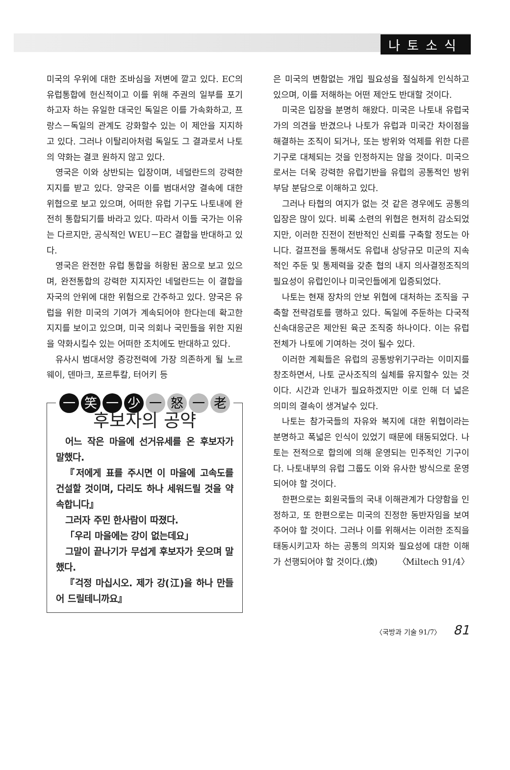나토소식
미국의 우위에 대한 조바심을 저변에 깔고 있다. EC의 유럽통합에 헌신적이고 이를 위해 주권의 일부를 포기하고자 하는 유일한 대국인 독일은 이를 가속화하고, 프랑스－독일의 관계도 강화할수 있는 이 제안을 지지하고 있다. 그러나 이탈리아처럼 독일도 그 결과로서 나토의 약화는 결코 원하지 않고 있다.
영국은 이와 상반되는 입장이며, 네덜란드의 강력한 지지를 받고 있다. 양국은 이를 범대서양 결속에 대한 위협으로 보고 있으며, 어떠한 유럽 기구도 나토내에 완전히 통합되기를 바라고 있다. 따라서 이들 국가는 이유는 다르지만, 공식적인 WEU－EC 결합을 반대하고 있다.
영국은 완전한 유럽 통합을 허황된 꿈으로 보고 있으며, 완전통합의 강력한 지지자인 네덜란드는 이 결합을 자국의 안위에 대한 위험으로 간주하고 있다. 양국은 유럽을 위한 미국의 기여가 계속되어야 한다는데 확고한 지지를 보이고 있으며, 미국 의회나 국민들을 위한 지원을 약화시킬수 있는 어떠한 조치에도 반대하고 있다.
유사시 범대서양 증강전력에 가장 의존하게 될 노르웨이, 덴마크, 포르투칼, 터어키 등
一笑一少 一怒一老
후보자의 공약
어느 작은 마을에 선거유세를 온 후보자가 말했다.
『저에게 표를 주시면 이 마을에 고속도를 건설할 것이며, 다리도 하나 세워드릴 것을 약속합니다』
그러자 주민 한사람이 따졌다.
「우리 마을에는 강이 없는데요」
그말이 끝나기가 무섭게 후보자가 웃으며 말했다.
『걱정 마십시오. 제가 강(江)을 하나 만들어 드릴테니까요』
은 미국의 변함없는 개입 필요성을 절실하게 인식하고 있으며, 이를 저해하는 어떤 제안도 반대할 것이다.
미국은 입장을 분명히 해왔다. 미국은 나토내 유럽국가의 의견을 반겼으나 나토가 유럽과 미국간 차이점을 해결하는 조직이 되거나, 또는 방위와 억제를 위한 다른 기구로 대체되는 것을 인정하지는 않을 것이다. 미국으로서는 더욱 강력한 유럽기반을 유럽의 공통적인 방위부담 분담으로 이해하고 있다.
그러나 타협의 여지가 없는 것 같은 경우에도 공통의 입장은 많이 있다. 비록 소련의 위협은 현저히 감소되었지만, 이러한 진전이 전반적인 신뢰를 구축할 정도는 아니다. 걸프전을 통해서도 유럽내 상당규모 미군의 지속적인 주둔 및 통제력을 갖춘 협의 내지 의사결정조직의 필요성이 유럽인이나 미국인들에게 입증되었다.
나토는 현재 장차의 안보 위협에 대처하는 조직을 구축할 전략검토를 행하고 있다. 독일에 주둔하는 다국적 신속대응군은 제안된 육군 조직중 하나이다. 이는 유럽 전체가 나토에 기여하는 것이 될수 있다.
이러한 계획들은 유럽의 공통방위기구라는 이미지를 창조하면서, 나토 군사조직의 실체를 유지할수 있는 것이다. 시간과 인내가 필요하겠지만 이로 인해 더 넓은 의미의 결속이 생겨날수 있다.
나토는 참가국들의 자유와 복지에 대한 위협이라는 분명하고 폭넓은 인식이 있었기 때문에 태동되었다. 나토는 전적으로 합의에 의해 운영되는 민주적인 기구이다. 나토내부의 유럽 그룹도 이와 유사한 방식으로 운영되어야 할 것이다.
한편으로는 회원국들의 국내 이해관계가 다양함을 인정하고, 또 한편으로는 미국의 진정한 동반자임을 보여주어야 할 것이다. 그러나 이를 위해서는 이러한 조직을 태동시키고자 하는 공통의 의지와 필요성에 대한 이해가 선행되어야 할 것이다.(煥) 〈Miltech 91/4〉
〈국방과 기술 91/7〉 81